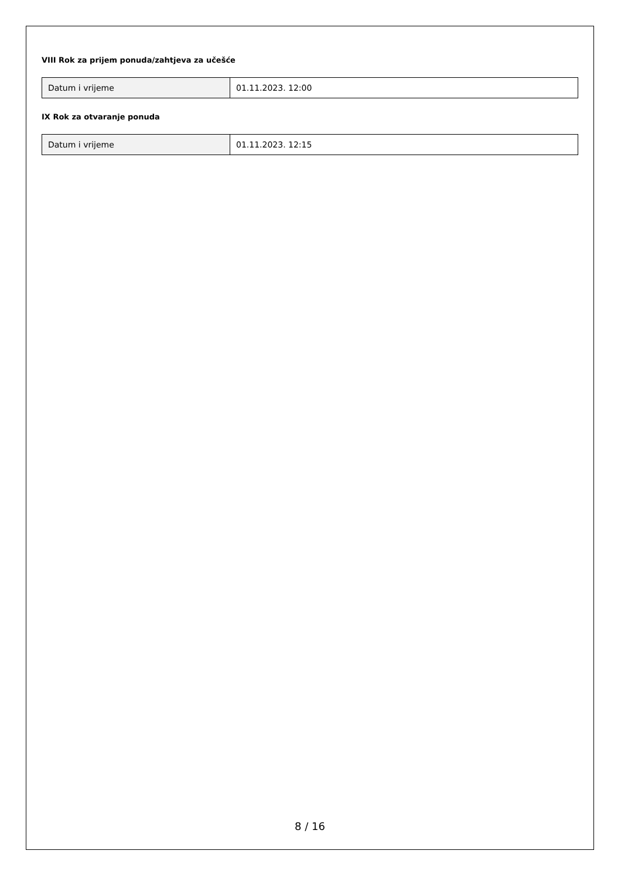VIII Rok za prijem ponuda/zahtjeva za učešće
| Datum i vrijeme | 01.11.2023. 12:00 |
IX Rok za otvaranje ponuda
| Datum i vrijeme | 01.11.2023. 12:15 |
8 / 16